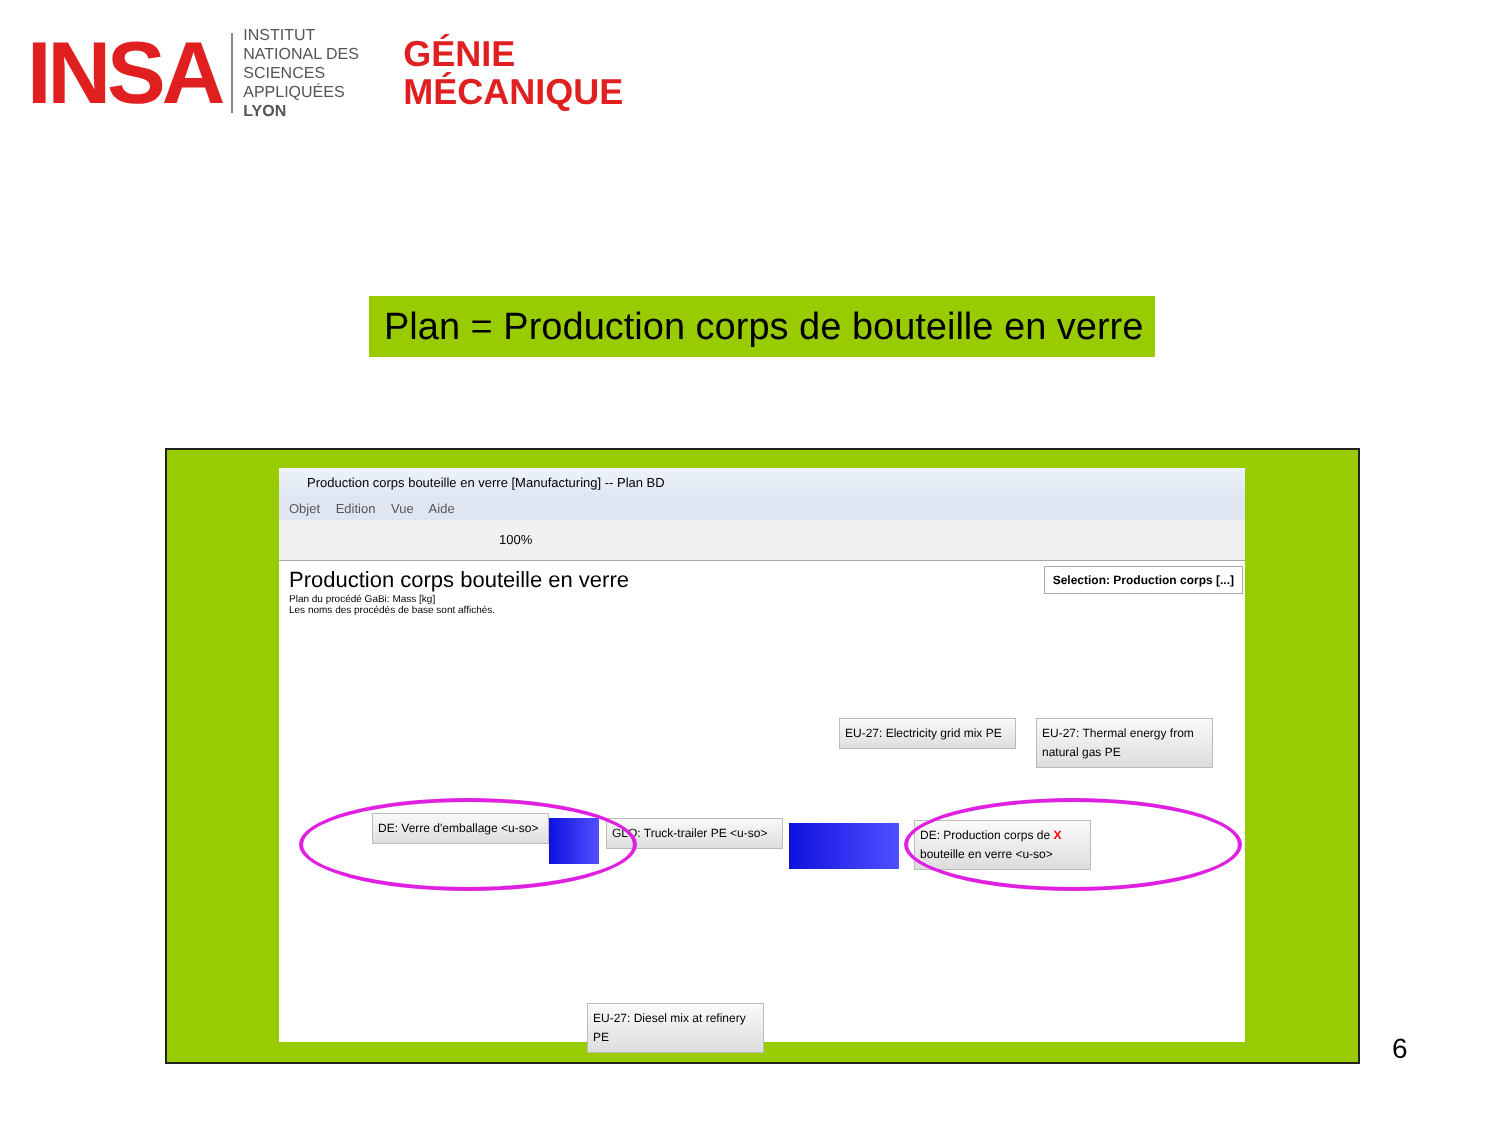INSA
INSTITUT NATIONAL DES SCIENCES APPLIQUÉES LYON
GÉNIE
MÉCANIQUE
Plan = Production corps de bouteille en verre
Production corps bouteille en verre [Manufacturing] -- Plan BD
Objet Edition Vue Aide
100%
Production corps bouteille en verre
Plan du procédé GaBi: Mass [kg]
Les noms des procédés de base sont affichés.
Selection: Production corps [...]
EU-27: Electricity grid mix PE
EU-27: Thermal energy from natural gas PE
DE: Verre d'emballage <u-so>
GLO: Truck-trailer PE <u-so>
DE: Production corps de X bouteille en verre <u-so>
EU-27: Diesel mix at refinery PE
6